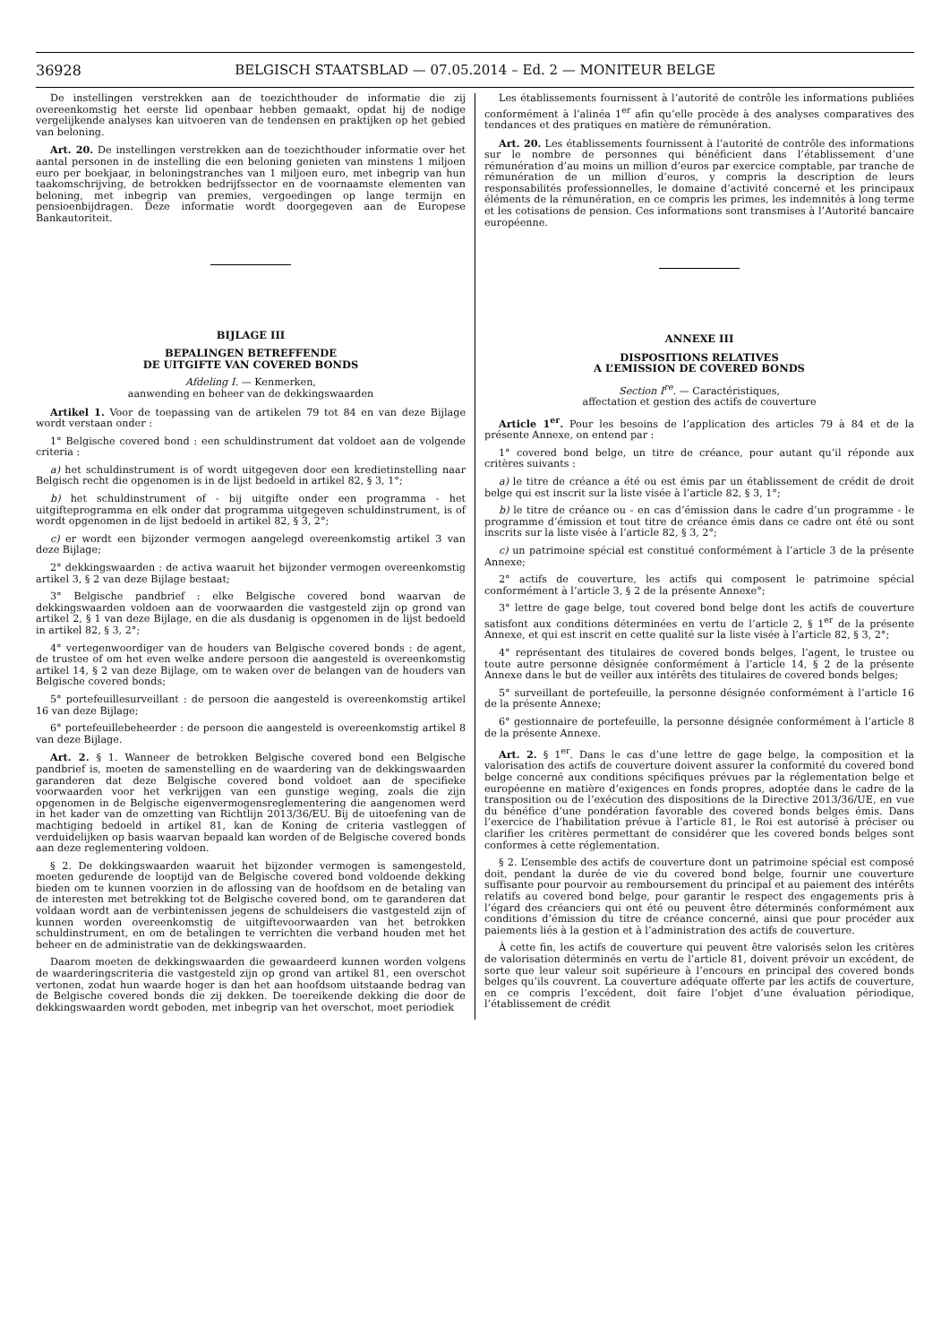36928
BELGISCH STAATSBLAD — 07.05.2014 – Ed. 2 — MONITEUR BELGE
De instellingen verstrekken aan de toezichthouder de informatie die zij overeenkomstig het eerste lid openbaar hebben gemaakt, opdat hij de nodige vergelijkende analyses kan uitvoeren van de tendensen en praktijken op het gebied van beloning.
Art. 20. De instellingen verstrekken aan de toezichthouder informatie over het aantal personen in de instelling die een beloning genieten van minstens 1 miljoen euro per boekjaar, in beloningstranches van 1 miljoen euro, met inbegrip van hun taakomschrijving, de betrokken bedrijfssector en de voornaamste elementen van beloning, met inbegrip van premies, vergoedingen op lange termijn en pensioenbijdragen. Deze informatie wordt doorgegeven aan de Europese Bankautoriteit.
BIJLAGE III
BEPALINGEN BETREFFENDE
DE UITGIFTE VAN COVERED BONDS
Afdeling I. — Kenmerken,
aanwending en beheer van de dekkingswaarden
Artikel 1. Voor de toepassing van de artikelen 79 tot 84 en van deze Bijlage wordt verstaan onder :
1° Belgische covered bond : een schuldinstrument dat voldoet aan de volgende criteria :
a) het schuldinstrument is of wordt uitgegeven door een kredietinstelling naar Belgisch recht die opgenomen is in de lijst bedoeld in artikel 82, § 3, 1°;
b) het schuldinstrument of - bij uitgifte onder een programma - het uitgifteprogramma en elk onder dat programma uitgegeven schuldinstrument, is of wordt opgenomen in de lijst bedoeld in artikel 82, § 3, 2°;
c) er wordt een bijzonder vermogen aangelegd overeenkomstig artikel 3 van deze Bijlage;
2° dekkingswaarden : de activa waaruit het bijzonder vermogen overeenkomstig artikel 3, § 2 van deze Bijlage bestaat;
3° Belgische pandbrief : elke Belgische covered bond waarvan de dekkingswaarden voldoen aan de voorwaarden die vastgesteld zijn op grond van artikel 2, § 1 van deze Bijlage, en die als dusdanig is opgenomen in de lijst bedoeld in artikel 82, § 3, 2°;
4° vertegenwoordiger van de houders van Belgische covered bonds : de agent, de trustee of om het even welke andere persoon die aangesteld is overeenkomstig artikel 14, § 2 van deze Bijlage, om te waken over de belangen van de houders van Belgische covered bonds;
5° portefeuillesurveillant : de persoon die aangesteld is overeenkomstig artikel 16 van deze Bijlage;
6° portefeuillebeheerder : de persoon die aangesteld is overeenkomstig artikel 8 van deze Bijlage.
Art. 2. § 1. Wanneer de betrokken Belgische covered bond een Belgische pandbrief is, moeten de samenstelling en de waardering van de dekkingswaarden garanderen dat deze Belgische covered bond voldoet aan de specifieke voorwaarden voor het verkrijgen van een gunstige weging, zoals die zijn opgenomen in de Belgische eigenvermogensreglementering die aangenomen werd in het kader van de omzetting van Richtlijn 2013/36/EU. Bij de uitoefening van de machtiging bedoeld in artikel 81, kan de Koning de criteria vastleggen of verduidelijken op basis waarvan bepaald kan worden of de Belgische covered bonds aan deze reglementering voldoen.
§ 2. De dekkingswaarden waaruit het bijzonder vermogen is samengesteld, moeten gedurende de looptijd van de Belgische covered bond voldoende dekking bieden om te kunnen voorzien in de aflossing van de hoofdsom en de betaling van de interesten met betrekking tot de Belgische covered bond, om te garanderen dat voldaan wordt aan de verbintenissen jegens de schuldeisers die vastgesteld zijn of kunnen worden overeenkomstig de uitgiftevoorwaarden van het betrokken schuldinstrument, en om de betalingen te verrichten die verband houden met het beheer en de administratie van de dekkingswaarden.
Daarom moeten de dekkingswaarden die gewaardeerd kunnen worden volgens de waarderingscriteria die vastgesteld zijn op grond van artikel 81, een overschot vertonen, zodat hun waarde hoger is dan het aan hoofdsom uitstaande bedrag van de Belgische covered bonds die zij dekken. De toereikende dekking die door de dekkingswaarden wordt geboden, met inbegrip van het overschot, moet periodiek
Les établissements fournissent à l’autorité de contrôle les informations publiées conformément à l’alinéa 1<sup>er</sup> afin qu’elle procède à des analyses comparatives des tendances et des pratiques en matière de rémunération.
Art. 20. Les établissements fournissent à l’autorité de contrôle des informations sur le nombre de personnes qui bénéficient dans l’établissement d’une rémunération d’au moins un million d’euros par exercice comptable, par tranche de rémunération de un million d’euros, y compris la description de leurs responsabilités professionnelles, le domaine d’activité concerné et les principaux éléments de la rémunération, en ce compris les primes, les indemnités à long terme et les cotisations de pension. Ces informations sont transmises à l’Autorité bancaire européenne.
ANNEXE III
DISPOSITIONS RELATIVES
A L’EMISSION DE COVERED BONDS
Section I<sup>re</sup>. — Caractéristiques,
affectation et gestion des actifs de couverture
Article 1<sup>er</sup>. Pour les besoins de l’application des articles 79 à 84 et de la présente Annexe, on entend par :
1° covered bond belge, un titre de créance, pour autant qu’il réponde aux critères suivants :
a) le titre de créance a été ou est émis par un établissement de crédit de droit belge qui est inscrit sur la liste visée à l’article 82, § 3, 1°;
b) le titre de créance ou - en cas d’émission dans le cadre d’un programme - le programme d’émission et tout titre de créance émis dans ce cadre ont été ou sont inscrits sur la liste visée à l’article 82, § 3, 2°;
c) un patrimoine spécial est constitué conformément à l’article 3 de la présente Annexe;
2° actifs de couverture, les actifs qui composent le patrimoine spécial conformément à l’article 3, § 2 de la présente Annexe°;
3° lettre de gage belge, tout covered bond belge dont les actifs de couverture satisfont aux conditions déterminées en vertu de l’article 2, § 1<sup>er</sup> de la présente Annexe, et qui est inscrit en cette qualité sur la liste visée à l’article 82, § 3, 2°;
4° représentant des titulaires de covered bonds belges, l’agent, le trustee ou toute autre personne désignée conformément à l’article 14, § 2 de la présente Annexe dans le but de veiller aux intérêts des titulaires de covered bonds belges;
5° surveillant de portefeuille, la personne désignée conformément à l’article 16 de la présente Annexe;
6° gestionnaire de portefeuille, la personne désignée conformément à l’article 8 de la présente Annexe.
Art. 2. § 1<sup>er</sup>. Dans le cas d’une lettre de gage belge, la composition et la valorisation des actifs de couverture doivent assurer la conformité du covered bond belge concerné aux conditions spécifiques prévues par la réglementation belge et européenne en matière d’exigences en fonds propres, adoptée dans le cadre de la transposition ou de l’exécution des dispositions de la Directive 2013/36/UE, en vue du bénéfice d’une pondération favorable des covered bonds belges émis. Dans l’exercice de l’habilitation prévue à l’article 81, le Roi est autorisé à préciser ou clarifier les critères permettant de considérer que les covered bonds belges sont conformes à cette réglementation.
§ 2. L’ensemble des actifs de couverture dont un patrimoine spécial est composé doit, pendant la durée de vie du covered bond belge, fournir une couverture suffisante pour pourvoir au remboursement du principal et au paiement des intérêts relatifs au covered bond belge, pour garantir le respect des engagements pris à l’égard des créanciers qui ont été ou peuvent être déterminés conformément aux conditions d’émission du titre de créance concerné, ainsi que pour procéder aux paiements liés à la gestion et à l’administration des actifs de couverture.
À cette fin, les actifs de couverture qui peuvent être valorisés selon les critères de valorisation déterminés en vertu de l’article 81, doivent prévoir un excédent, de sorte que leur valeur soit supérieure à l’encours en principal des covered bonds belges qu’ils couvrent. La couverture adéquate offerte par les actifs de couverture, en ce compris l’excédent, doit faire l’objet d’une évaluation périodique, l’établissement de crédit